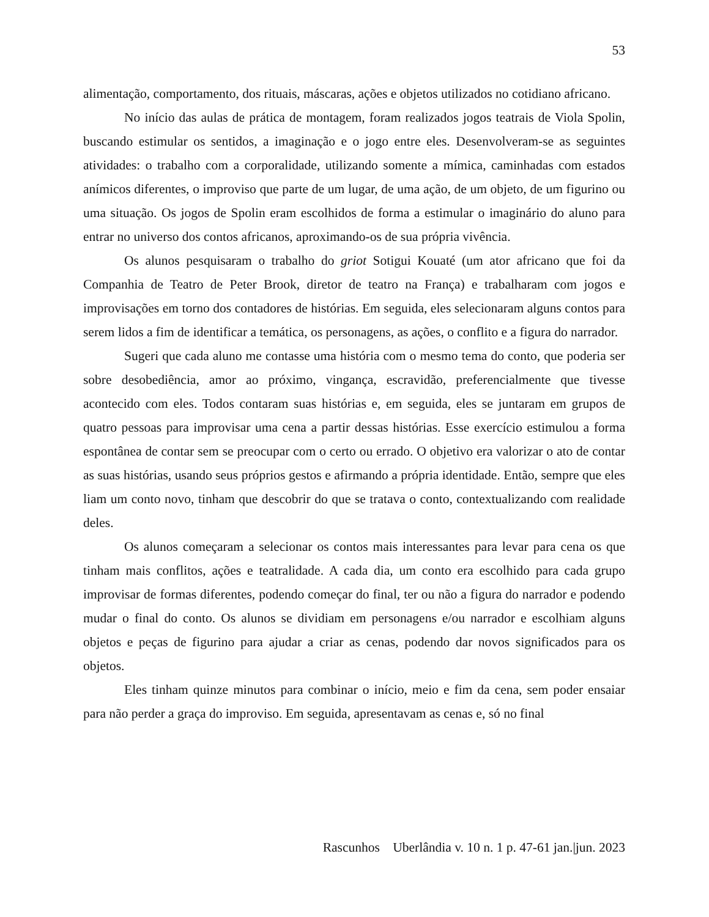53
alimentação, comportamento, dos rituais, máscaras, ações e objetos utilizados no cotidiano africano.
No início das aulas de prática de montagem, foram realizados jogos teatrais de Viola Spolin, buscando estimular os sentidos, a imaginação e o jogo entre eles. Desenvolveram-se as seguintes atividades: o trabalho com a corporalidade, utilizando somente a mímica, caminhadas com estados anímicos diferentes, o improviso que parte de um lugar, de uma ação, de um objeto, de um figurino ou uma situação. Os jogos de Spolin eram escolhidos de forma a estimular o imaginário do aluno para entrar no universo dos contos africanos, aproximando-os de sua própria vivência.
Os alunos pesquisaram o trabalho do griot Sotigui Kouaté (um ator africano que foi da Companhia de Teatro de Peter Brook, diretor de teatro na França) e trabalharam com jogos e improvisações em torno dos contadores de histórias. Em seguida, eles selecionaram alguns contos para serem lidos a fim de identificar a temática, os personagens, as ações, o conflito e a figura do narrador.
Sugeri que cada aluno me contasse uma história com o mesmo tema do conto, que poderia ser sobre desobediência, amor ao próximo, vingança, escravidão, preferencialmente que tivesse acontecido com eles. Todos contaram suas histórias e, em seguida, eles se juntaram em grupos de quatro pessoas para improvisar uma cena a partir dessas histórias. Esse exercício estimulou a forma espontânea de contar sem se preocupar com o certo ou errado. O objetivo era valorizar o ato de contar as suas histórias, usando seus próprios gestos e afirmando a própria identidade. Então, sempre que eles liam um conto novo, tinham que descobrir do que se tratava o conto, contextualizando com realidade deles.
Os alunos começaram a selecionar os contos mais interessantes para levar para cena os que tinham mais conflitos, ações e teatralidade. A cada dia, um conto era escolhido para cada grupo improvisar de formas diferentes, podendo começar do final, ter ou não a figura do narrador e podendo mudar o final do conto. Os alunos se dividiam em personagens e/ou narrador e escolhiam alguns objetos e peças de figurino para ajudar a criar as cenas, podendo dar novos significados para os objetos.
Eles tinham quinze minutos para combinar o início, meio e fim da cena, sem poder ensaiar para não perder a graça do improviso. Em seguida, apresentavam as cenas e, só no final
Rascunhos Uberlândia v. 10 n. 1 p. 47-61 jan.|jun. 2023